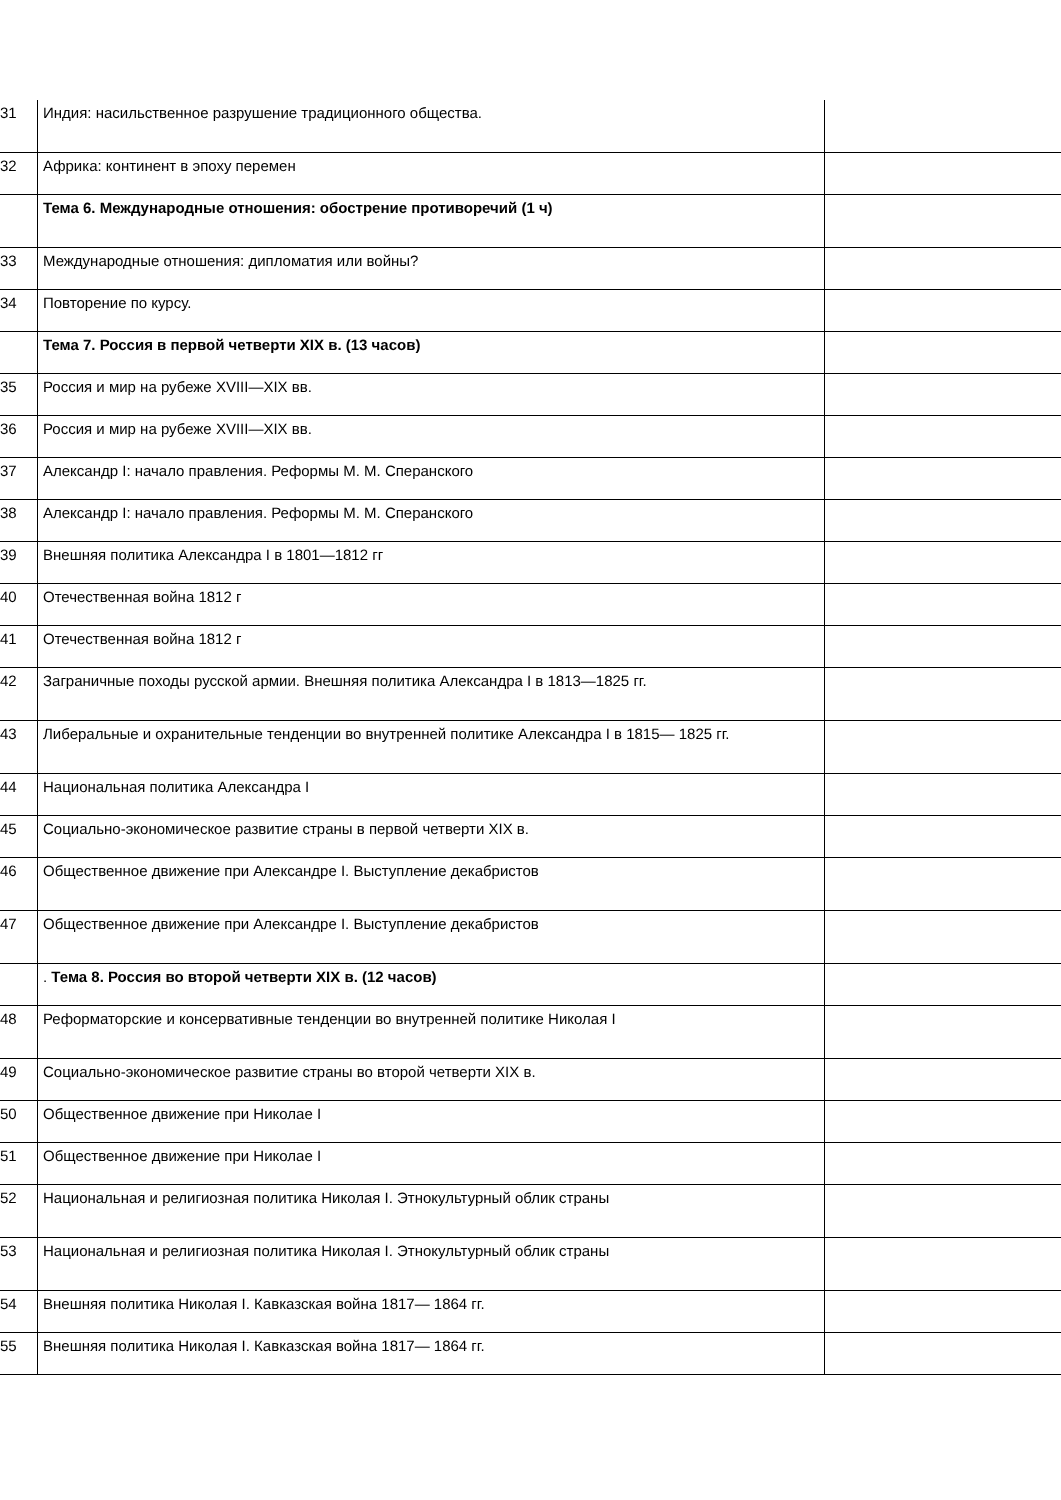| 31 | Индия: насильственное разрушение традиционного общества. | |
| 32 | Африка: континент в эпоху перемен | |
| | Тема 6. Международные отношения: обострение противоречий (1 ч) | |
| 33 | Международные отношения: дипломатия или войны? | |
| 34 | Повторение по курсу. | |
| | Тема 7. Россия в первой четверти XIX в. (13 часов) | |
| 35 | Россия и мир на рубеже XVIII—XIX вв. | |
| 36 | Россия и мир на рубеже XVIII—XIX вв. | |
| 37 | Александр I: начало правления. Реформы М. М. Сперанского | |
| 38 | Александр I: начало правления. Реформы М. М. Сперанского | |
| 39 | Внешняя политика Александра I в 1801—1812 гг | |
| 40 | Отечественная война 1812 г | |
| 41 | Отечественная война 1812 г | |
| 42 | Заграничные походы русской армии. Внешняя политика Александра I в 1813—1825 гг. | |
| 43 | Либеральные и охранительные тенденции во внутренней политике Александра I в 1815— 1825 гг. | |
| 44 | Национальная политика Александра I | |
| 45 | Социально-экономическое развитие страны в первой четверти XIX в. | |
| 46 | Общественное движение при Александре I. Выступление декабристов | |
| 47 | Общественное движение при Александре I. Выступление декабристов | |
| | . Тема 8. Россия во второй четверти XIX в. (12 часов) | |
| 48 | Реформаторские и консервативные тенденции во внутренней политике Николая I | |
| 49 | Социально-экономическое развитие страны во второй четверти XIX в. | |
| 50 | Общественное движение при Николае I | |
| 51 | Общественное движение при Николае I | |
| 52 | Национальная и религиозная политика Николая I. Этнокультурный облик страны | |
| 53 | Национальная и религиозная политика Николая I. Этнокультурный облик страны | |
| 54 | Внешняя политика Николая I. Кавказская война 1817— 1864 гг. | |
| 55 | Внешняя политика Николая I. Кавказская война 1817— 1864 гг. | |